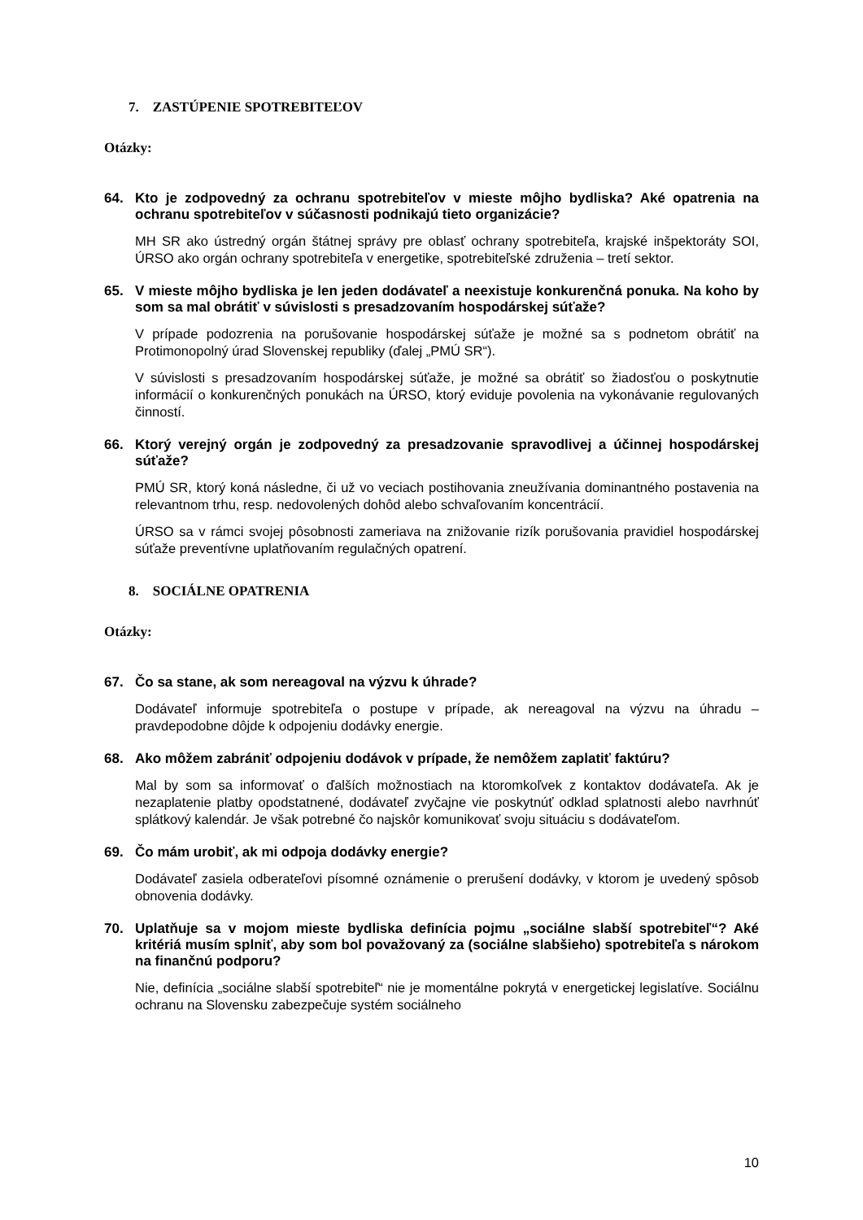7. ZASTÚPENIE SPOTREBITEĽOV
Otázky:
64. Kto je zodpovedný za ochranu spotrebiteľov v mieste môjho bydliska? Aké opatrenia na ochranu spotrebiteľov v súčasnosti podnikajú tieto organizácie?
MH SR ako ústredný orgán štátnej správy pre oblasť ochrany spotrebiteľa, krajské inšpektoráty SOI, ÚRSO ako orgán ochrany spotrebiteľa v energetike, spotrebiteľské združenia – tretí sektor.
65. V mieste môjho bydliska je len jeden dodávateľ a neexistuje konkurenčná ponuka. Na koho by som sa mal obrátiť v súvislosti s presadzovaním hospodárskej súťaže?
V prípade podozrenia na porušovanie hospodárskej súťaže je možné sa s podnetom obrátiť na Protimonopolný úrad Slovenskej republiky (ďalej „PMÚ SR“).
V súvislosti s presadzovaním hospodárskej súťaže, je možné sa obrátiť so žiadosťou o poskytnutie informácií o konkurenčných ponukách na ÚRSO, ktorý eviduje povolenia na vykonávanie regulovaných činností.
66. Ktorý verejný orgán je zodpovedný za presadzovanie spravodlivej a účinnej hospodárskej súťaže?
PMÚ SR, ktorý koná následne, či už vo veciach postihovania zneužívania dominantného postavenia na relevantnom trhu, resp. nedovolených dohôd alebo schvaľovaním koncentrácií.
ÚRSO sa v rámci svojej pôsobnosti zameriava na znižovanie rizík porušovania pravidiel hospodárskej súťaže preventívne uplatňovaním regulačných opatrení.
8. SOCIÁLNE OPATRENIA
Otázky:
67. Čo sa stane, ak som nereagoval na výzvu k úhrade?
Dodávateľ informuje spotrebiteľa o postupe v prípade, ak nereagoval na výzvu na úhradu – pravdepodobne dôjde k odpojeniu dodávky energie.
68. Ako môžem zabrániť odpojeniu dodávok v prípade, že nemôžem zaplatiť faktúru?
Mal by som sa informovať o ďalších možnostiach na ktoromkoľvek z kontaktov dodávateľa. Ak je nezaplatenie platby opodstatnené, dodávateľ zvyčajne vie poskytnúť odklad splatnosti alebo navrhnúť splátkový kalendár. Je však potrebné čo najskôr komunikovať svoju situáciu s dodávateľom.
69. Čo mám urobiť, ak mi odpoja dodávky energie?
Dodávateľ zasiela odberateľovi písomné oznámenie o prerušení dodávky, v ktorom je uvedený spôsob obnovenia dodávky.
70. Uplatňuje sa v mojom mieste bydliska definícia pojmu „sociálne slabší spotrebiteľ“? Aké kritériá musím splniť, aby som bol považovaný za (sociálne slabšieho) spotrebiteľa s nárokom na finančnú podporu?
Nie, definícia „sociálne slabší spotrebiteľ“ nie je momentálne pokrytá v energetickej legislatíve. Sociálnu ochranu na Slovensku zabezpečuje systém sociálneho
10